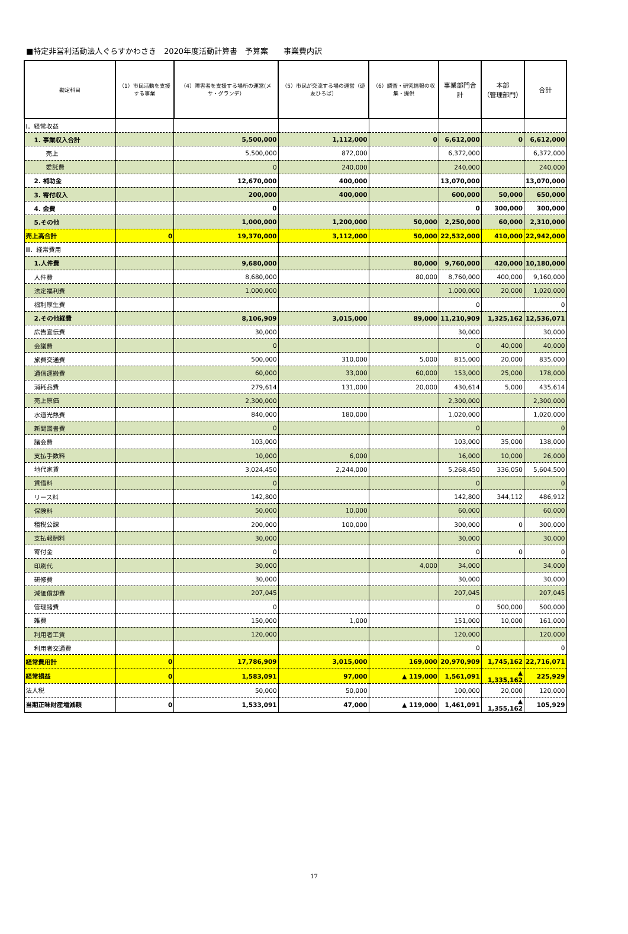■特定非営利活動法人ぐらすかわさき　2020年度活動計算書　予算案　　事業費内訳
| 勘定科目 | （1）市民活動を支援する事業 | （4）障害者を支援する場所の運営(メサ・グランデ） | （5）市民が交流する場の運営（遊友ひろば） | （6）調査・研究情報の収集・提供 | 事業部門合計 | 本部 （管理部門） | 合計 |
| --- | --- | --- | --- | --- | --- | --- | --- |
| Ⅰ．経常収益 | | | | | | | |
| 1. 事業収入合計 | | 5,500,000 | 1,112,000 | 0 | 6,612,000 | 0 | 6,612,000 |
| 売上 | | 5,500,000 | 872,000 | | 6,372,000 | | 6,372,000 |
| 委託費 | | 0 | 240,000 | | 240,000 | | 240,000 |
| 2. 補助金 | | 12,670,000 | 400,000 | | 13,070,000 | | 13,070,000 |
| 3. 寄付収入 | | 200,000 | 400,000 | | 600,000 | 50,000 | 650,000 |
| 4. 会費 | | 0 | | | 0 | 300,000 | 300,000 |
| 5.その他 | | 1,000,000 | 1,200,000 | 50,000 | 2,250,000 | 60,000 | 2,310,000 |
| 売上高合計 | 0 | 19,370,000 | 3,112,000 | 50,000 | 22,532,000 | 410,000 | 22,942,000 |
| Ⅲ．経常費用 | | | | | | | |
| 1.人件費 | | 9,680,000 | | 80,000 | 9,760,000 | 420,000 | 10,180,000 |
| 人件費 | | 8,680,000 | | 80,000 | 8,760,000 | 400,000 | 9,160,000 |
| 法定福利費 | | 1,000,000 | | | 1,000,000 | 20,000 | 1,020,000 |
| 福利厚生費 | | | | | 0 | | 0 |
| 2.その他経費 | | 8,106,909 | 3,015,000 | 89,000 | 11,210,909 | 1,325,162 | 12,536,071 |
| 広告宣伝費 | | 30,000 | | | 30,000 | | 30,000 |
| 会議費 | | 0 | | | 0 | 40,000 | 40,000 |
| 旅費交通費 | | 500,000 | 310,000 | 5,000 | 815,000 | 20,000 | 835,000 |
| 通信運搬費 | | 60,000 | 33,000 | 60,000 | 153,000 | 25,000 | 178,000 |
| 消耗品費 | | 279,614 | 131,000 | 20,000 | 430,614 | 5,000 | 435,614 |
| 売上原価 | | 2,300,000 | | | 2,300,000 | | 2,300,000 |
| 水道光熱費 | | 840,000 | 180,000 | | 1,020,000 | | 1,020,000 |
| 新聞図書費 | | 0 | | | 0 | | 0 |
| 諸会費 | | 103,000 | | | 103,000 | 35,000 | 138,000 |
| 支払手数料 | | 10,000 | 6,000 | | 16,000 | 10,000 | 26,000 |
| 地代家賃 | | 3,024,450 | 2,244,000 | | 5,268,450 | 336,050 | 5,604,500 |
| 賃借料 | | 0 | | | 0 | | 0 |
| リース料 | | 142,800 | | | 142,800 | 344,112 | 486,912 |
| 保険料 | | 50,000 | 10,000 | | 60,000 | | 60,000 |
| 租税公課 | | 200,000 | 100,000 | | 300,000 | 0 | 300,000 |
| 支払報酬料 | | 30,000 | | | 30,000 | | 30,000 |
| 寄付金 | | 0 | | | 0 | 0 | 0 |
| 印刷代 | | 30,000 | | 4,000 | 34,000 | | 34,000 |
| 研修費 | | 30,000 | | | 30,000 | | 30,000 |
| 減価償却費 | | 207,045 | | | 207,045 | | 207,045 |
| 管理諸費 | | 0 | | | 0 | 500,000 | 500,000 |
| 雑費 | | 150,000 | 1,000 | | 151,000 | 10,000 | 161,000 |
| 利用者工賃 | | 120,000 | | | 120,000 | | 120,000 |
| 利用者交通費 | | | | | 0 | | 0 |
| 経常費用計 | 0 | 17,786,909 | 3,015,000 | 169,000 | 20,970,909 | 1,745,162 | 22,716,071 |
| 経常損益 | 0 | 1,583,091 | 97,000 | ▲ 119,000 | 1,561,091 | ▲ 1,335,162 | 225,929 |
| 法人税 | | 50,000 | 50,000 | | 100,000 | 20,000 | 120,000 |
| 当期正味財産増減額 | 0 | 1,533,091 | 47,000 | ▲ 119,000 | 1,461,091 | ▲ 1,355,162 | 105,929 |
17